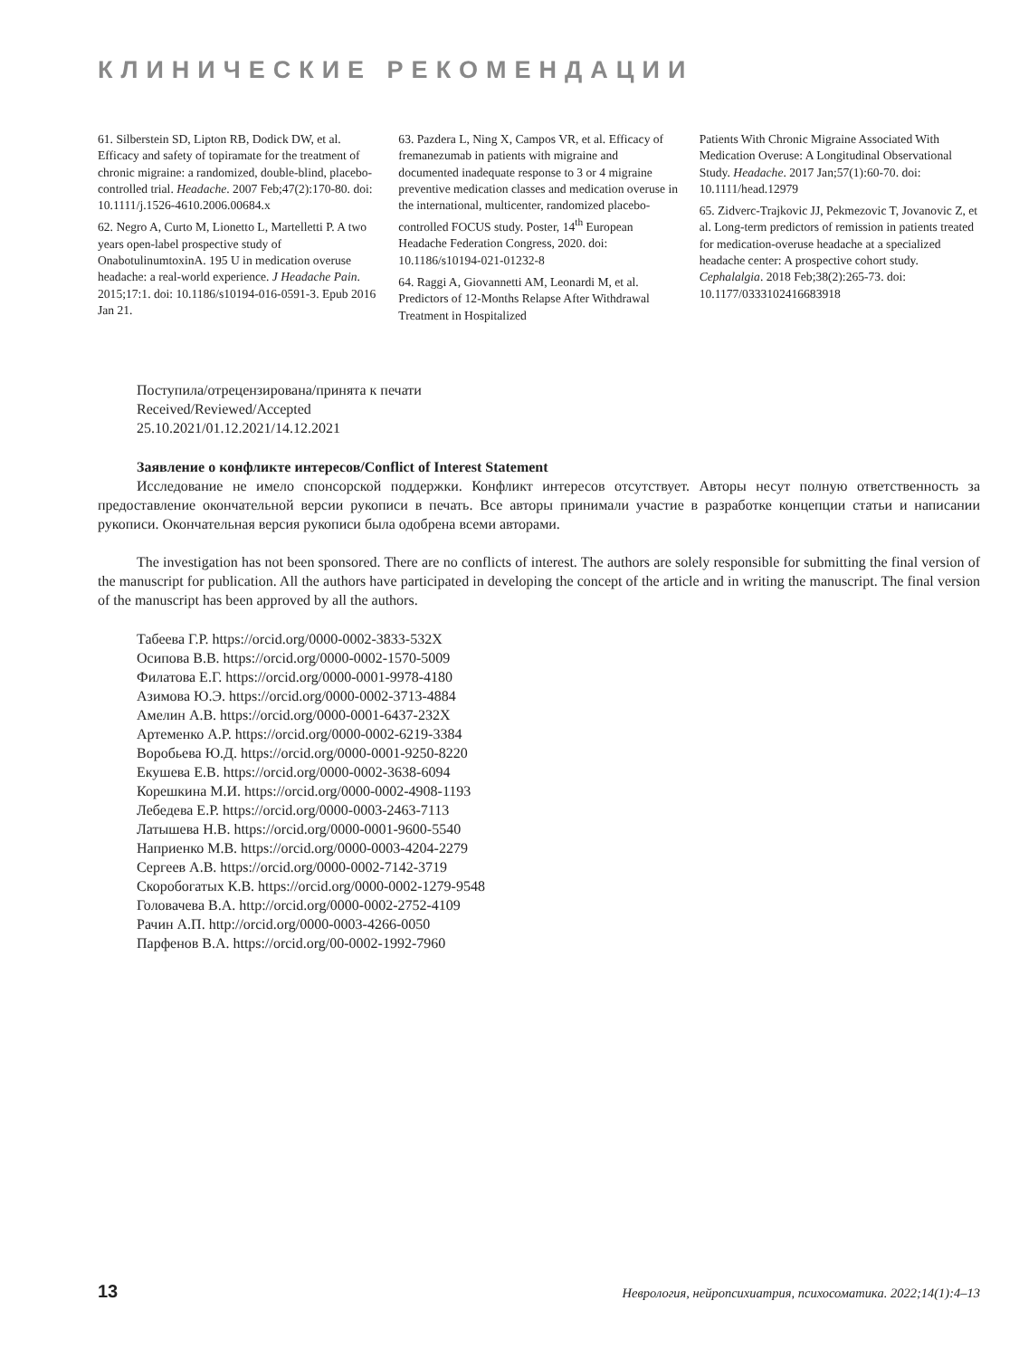КЛИНИЧЕСКИЕ РЕКОМЕНДАЦИИ
61. Silberstein SD, Lipton RB, Dodick DW, et al. Efficacy and safety of topiramate for the treatment of chronic migraine: a randomized, double-blind, placebo-controlled trial. Headache. 2007 Feb;47(2):170-80. doi: 10.1111/j.1526-4610.2006.00684.x
62. Negro A, Curto M, Lionetto L, Martelletti P. A two years open-label prospective study of OnabotulinumtoxinA. 195 U in medication overuse headache: a real-world experience. J Headache Pain. 2015;17:1. doi: 10.1186/s10194-016-0591-3. Epub 2016 Jan 21.
63. Pazdera L, Ning X, Campos VR, et al. Efficacy of fremanezumab in patients with migraine and documented inadequate response to 3 or 4 migraine preventive medication classes and medication overuse in the international, multicenter, randomized placebo-controlled FOCUS study. Poster, 14<sup>th</sup> European Headache Federation Congress, 2020. doi: 10.1186/s10194-021-01232-8
64. Raggi A, Giovannetti AM, Leonardi M, et al. Predictors of 12-Months Relapse After Withdrawal Treatment in Hospitalized
Patients With Chronic Migraine Associated With Medication Overuse: A Longitudinal Observational Study. Headache. 2017 Jan;57(1):60-70. doi: 10.1111/head.12979
65. Zidverc-Trajkovic JJ, Pekmezovic T, Jovanovic Z, et al. Long-term predictors of remission in patients treated for medication-overuse headache at a specialized headache center: A prospective cohort study. Cephalalgia. 2018 Feb;38(2):265-73. doi: 10.1177/0333102416683918
Поступила/отрецензирована/принята к печати
Received/Reviewed/Accepted
25.10.2021/01.12.2021/14.12.2021
Заявление о конфликте интересов/Conflict of Interest Statement
Исследование не имело спонсорской поддержки. Конфликт интересов отсутствует. Авторы несут полную ответственность за предоставление окончательной версии рукописи в печать. Все авторы принимали участие в разработке концепции статьи и написании рукописи. Окончательная версия рукописи была одобрена всеми авторами.
The investigation has not been sponsored. There are no conflicts of interest. The authors are solely responsible for submitting the final version of the manuscript for publication. All the authors have participated in developing the concept of the article and in writing the manuscript. The final version of the manuscript has been approved by all the authors.
Табеева Г.Р. https://orcid.org/0000-0002-3833-532X
Осипова В.В. https://orcid.org/0000-0002-1570-5009
Филатова Е.Г. https://orcid.org/0000-0001-9978-4180
Азимова Ю.Э. https://orcid.org/0000-0002-3713-4884
Амелин А.В. https://orcid.org/0000-0001-6437-232X
Артеменко А.Р. https://orcid.org/0000-0002-6219-3384
Воробьева Ю.Д. https://orcid.org/0000-0001-9250-8220
Екушева Е.В. https://orcid.org/0000-0002-3638-6094
Корешкина М.И. https://orcid.org/0000-0002-4908-1193
Лебедева Е.Р. https://orcid.org/0000-0003-2463-7113
Латышева Н.В. https://orcid.org/0000-0001-9600-5540
Наприенко М.В. https://orcid.org/0000-0003-4204-2279
Сергеев А.В. https://orcid.org/0000-0002-7142-3719
Скоробогатых К.В. https://orcid.org/0000-0002-1279-9548
Головачева В.А. http://orcid.org/0000-0002-2752-4109
Рачин А.П. http://orcid.org/0000-0003-4266-0050
Парфенов В.А. https://orcid.org/00-0002-1992-7960
13 Неврология, нейропсихиатрия, психосоматика. 2022;14(1):4–13